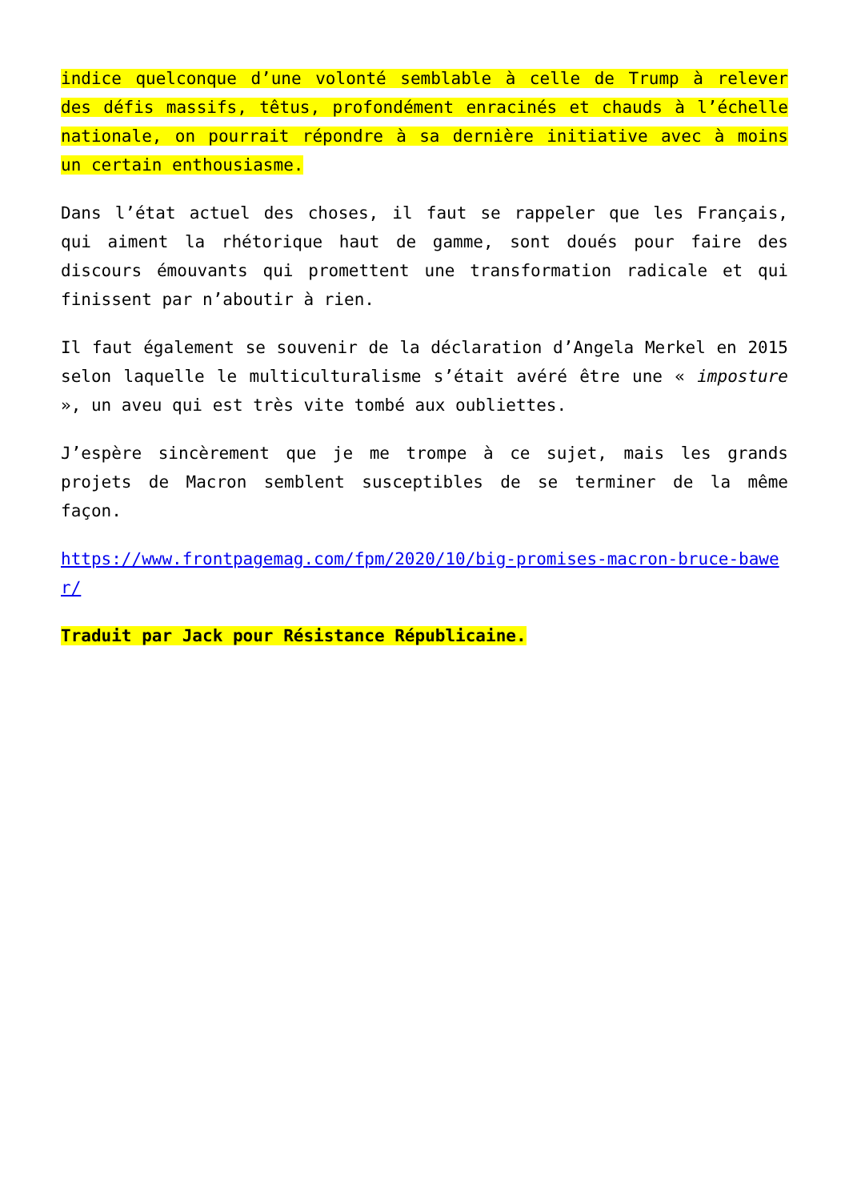indice quelconque d’une volonté semblable à celle de Trump à relever des défis massifs, têtus, profondément enracinés et chauds à l’échelle nationale, on pourrait répondre à sa dernière initiative avec à moins un certain enthousiasme.
Dans l’état actuel des choses, il faut se rappeler que les Français, qui aiment la rhétorique haut de gamme, sont doués pour faire des discours émouvants qui promettent une transformation radicale et qui finissent par n’aboutir à rien.
Il faut également se souvenir de la déclaration d’Angela Merkel en 2015 selon laquelle le multiculturalisme s’était avéré être une « imposture », un aveu qui est très vite tombé aux oubliettes.
J’espère sincèrement que je me trompe à ce sujet, mais les grands projets de Macron semblent susceptibles de se terminer de la même façon.
https://www.frontpagemag.com/fpm/2020/10/big-promises-macron-bruce-bawer/
Traduit par Jack pour Résistance Républicaine.